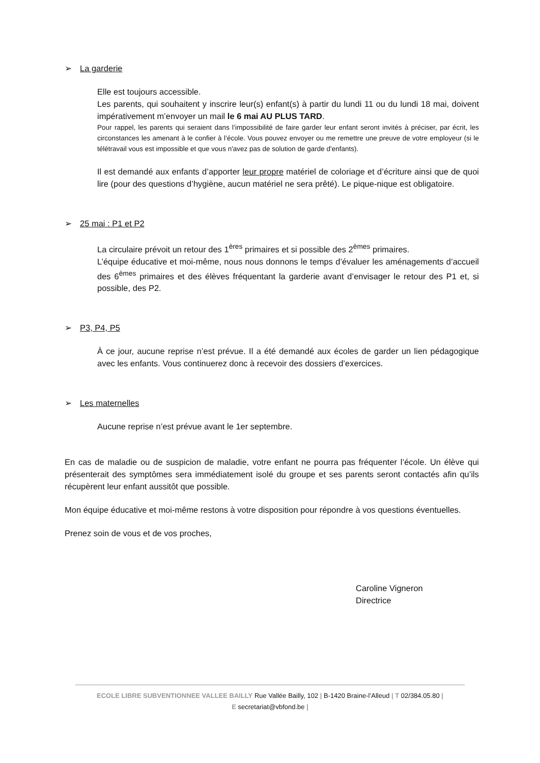➢ La garderie
Elle est toujours accessible.
Les parents, qui souhaitent y inscrire leur(s) enfant(s) à partir du lundi 11 ou du lundi 18 mai, doivent impérativement m’envoyer un mail le 6 mai AU PLUS TARD.
Pour rappel, les parents qui seraient dans l’impossibilité de faire garder leur enfant seront invités à préciser, par écrit, les circonstances les amenant à le confier à l’école. Vous pouvez envoyer ou me remettre une preuve de votre employeur (si le télétravail vous est impossible et que vous n'avez pas de solution de garde d'enfants).
Il est demandé aux enfants d’apporter leur propre matériel de coloriage et d’écriture ainsi que de quoi lire (pour des questions d’hygiène, aucun matériel ne sera prêté). Le pique-nique est obligatoire.
➢ 25 mai : P1 et P2
La circulaire prévoit un retour des 1<sup>ères</sup> primaires et si possible des 2<sup>èmes</sup> primaires.
L’équipe éducative et moi-même, nous nous donnons le temps d’évaluer les aménagements d’accueil des 6<sup>èmes</sup> primaires et des élèves fréquentant la garderie avant d’envisager le retour des P1 et, si possible, des P2.
➢ P3, P4, P5
À ce jour, aucune reprise n’est prévue. Il a été demandé aux écoles de garder un lien pédagogique avec les enfants. Vous continuerez donc à recevoir des dossiers d’exercices.
➢ Les maternelles
Aucune reprise n’est prévue avant le 1er septembre.
En cas de maladie ou de suspicion de maladie, votre enfant ne pourra pas fréquenter l’école. Un élève qui présenterait des symptômes sera immédiatement isolé du groupe et ses parents seront contactés afin qu’ils récupèrent leur enfant aussitôt que possible.
Mon équipe éducative et moi-même restons à votre disposition pour répondre à vos questions éventuelles.
Prenez soin de vous et de vos proches,
Caroline Vigneron
Directrice
ECOLE LIBRE SUBVENTIONNEE VALLEE BAILLY Rue Vallée Bailly, 102 | B-1420 Braine-l’Alleud | T 02/384.05.80 |
E secretariat@vbfond.be |